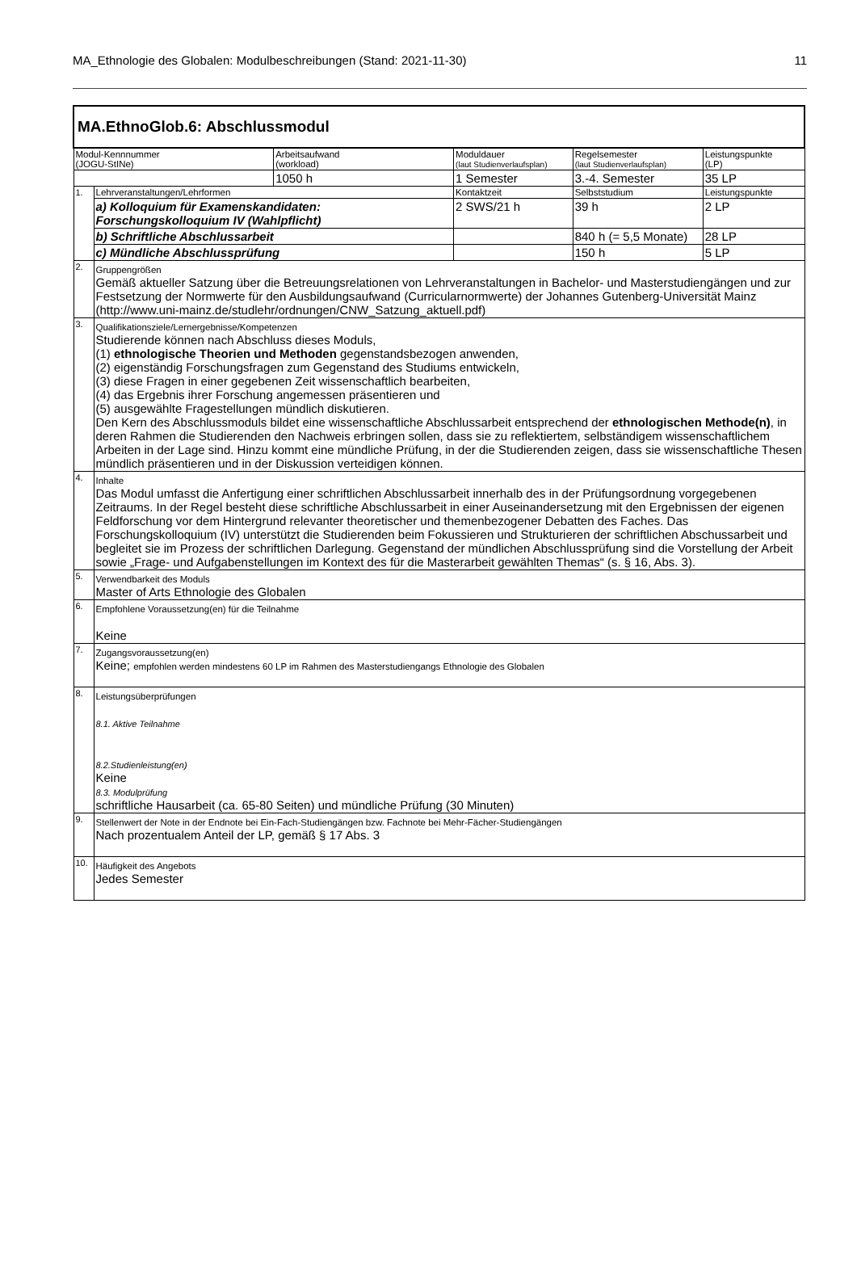MA_Ethnologie des Globalen: Modulbeschreibungen (Stand: 2021-11-30) 11
| MA.EthnoGlob.6: Abschlussmodul | | | | | |
| Modul-Kennnummer (JOGU-StINe) | | Arbeitsaufwand (workload) | Moduldauer (laut Studienverlaufsplan) | Regelsemester (laut Studienverlaufsplan) | Leistungspunkte (LP) |
| | | 1050 h | 1 Semester | 3.-4. Semester | 35 LP |
| 1. | Lehrveranstaltungen/Lehrformen | | Kontaktzeit | Selbststudium | Leistungspunkte |
| | a) Kolloquium für Examenskandidaten: Forschungskolloquium IV (Wahlpflicht) | | 2 SWS/21 h | 39 h | 2 LP |
| | b) Schriftliche Abschlussarbeit | | | 840 h (= 5,5 Monate) | 28 LP |
| | c) Mündliche Abschlussprüfung | | | 150 h | 5 LP |
| 2. | Gruppengrößen Gemäß aktueller Satzung über die Betreuungsrelationen von Lehrveranstaltungen in Bachelor- und Masterstudiengängen und zur Festsetzung der Normwerte für den Ausbildungsaufwand (Curricularnormwerte) der Johannes Gutenberg-Universität Mainz (http://www.uni-mainz.de/studlehr/ordnungen/CNW_Satzung_aktuell.pdf) | | | | |
| 3. | Qualifikationsziele/Lernergebnisse/Kompetenzen Studierende können nach Abschluss dieses Moduls, (1) ethnologische Theorien und Methoden gegenstandsbezogen anwenden, (2) eigenständig Forschungsfragen zum Gegenstand des Studiums entwickeln, (3) diese Fragen in einer gegebenen Zeit wissenschaftlich bearbeiten, (4) das Ergebnis ihrer Forschung angemessen präsentieren und (5) ausgewählte Fragestellungen mündlich diskutieren. Den Kern des Abschlussmoduls bildet eine wissenschaftliche Abschlussarbeit entsprechend der ethnologischen Methode(n) , in deren Rahmen die Studierenden den Nachweis erbringen sollen, dass sie zu reflektiertem, selbständigem wissenschaftlichem Arbeiten in der Lage sind. Hinzu kommt eine mündliche Prüfung, in der die Studierenden zeigen, dass sie wissenschaftliche Thesen mündlich präsentieren und in der Diskussion verteidigen können. | | | | |
| 4. | Inhalte Das Modul umfasst die Anfertigung einer schriftlichen Abschlussarbeit innerhalb des in der Prüfungsordnung vorgegebenen Zeitraums. In der Regel besteht diese schriftliche Abschlussarbeit in einer Auseinandersetzung mit den Ergebnissen der eigenen Feldforschung vor dem Hintergrund relevanter theoretischer und themenbezogener Debatten des Faches. Das Forschungskolloquium (IV) unterstützt die Studierenden beim Fokussieren und Strukturieren der schriftlichen Abschussarbeit und begleitet sie im Prozess der schriftlichen Darlegung. Gegenstand der mündlichen Abschlussprüfung sind die Vorstellung der Arbeit sowie „Frage- und Aufgabenstellungen im Kontext des für die Masterarbeit gewählten Themas“ (s. § 16, Abs. 3). | | | | |
| 5. | Verwendbarkeit des Moduls Master of Arts Ethnologie des Globalen | | | | |
| 6. | Empfohlene Voraussetzung(en) für die Teilnahme Keine | | | | |
| 7. | Zugangsvoraussetzung(en) Keine; empfohlen werden mindestens 60 LP im Rahmen des Masterstudiengangs Ethnologie des Globalen | | | | |
| 8. | Leistungsüberprüfungen 8.1. Aktive Teilnahme 8.2.Studienleistung(en) Keine 8.3. Modulprüfung schriftliche Hausarbeit (ca. 65-80 Seiten) und mündliche Prüfung (30 Minuten) | | | | |
| 9. | Stellenwert der Note in der Endnote bei Ein-Fach-Studiengängen bzw. Fachnote bei Mehr-Fächer-Studiengängen Nach prozentualem Anteil der LP, gemäß § 17 Abs. 3 | | | | |
| 10. | Häufigkeit des Angebots Jedes Semester | | | | |